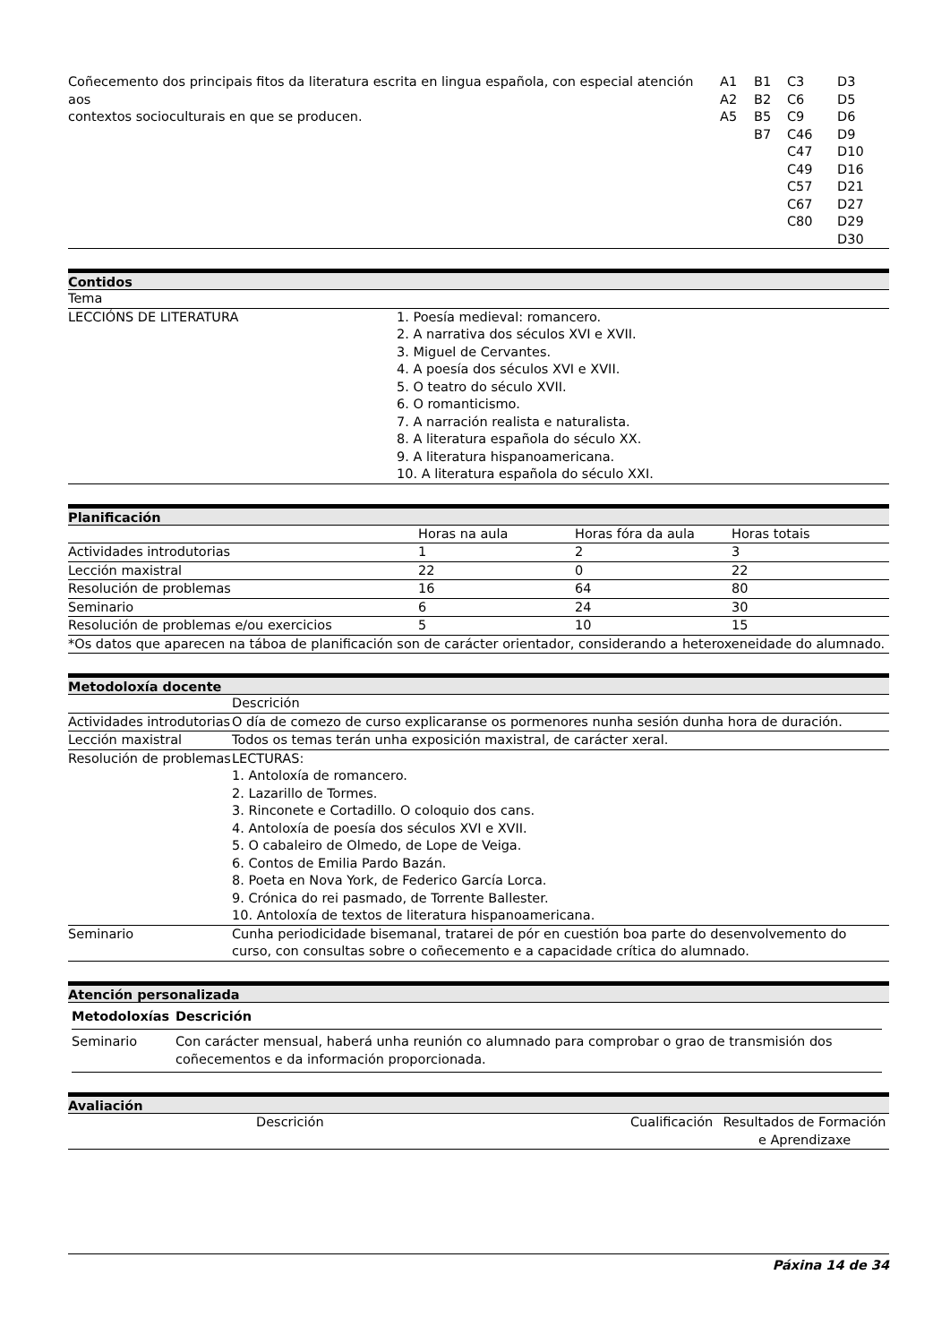| Coñecemento dos principais fitos da literatura escrita en lingua española, con especial atención aos contextos socioculturais en que se producen. | A1 A2 A5 | B1 B2 B5 B7 | C3 C6 C9 C46 C47 C49 C57 C67 C80 | D3 D5 D6 D9 D10 D16 D21 D27 D29 D30 |
Contidos
| Tema | |
| LECCIÓNS DE LITERATURA | 1. Poesía medieval: romancero. 2. A narrativa dos séculos XVI e XVII. 3. Miguel de Cervantes. 4. A poesía dos séculos XVI e XVII. 5. O teatro do século XVII. 6. O romanticismo. 7. A narración realista e naturalista. 8. A literatura española do século XX. 9. A literatura hispanoamericana. 10. A literatura española do século XXI. |
Planificación
| | Horas na aula | Horas fóra da aula | Horas totais |
| --- | --- | --- | --- |
| Actividades introdutorias | 1 | 2 | 3 |
| Lección maxistral | 22 | 0 | 22 |
| Resolución de problemas | 16 | 64 | 80 |
| Seminario | 6 | 24 | 30 |
| Resolución de problemas e/ou exercicios | 5 | 10 | 15 |
| *Os datos que aparecen na táboa de planificación son de carácter orientador, considerando a heteroxeneidade do alumnado. | | | |
Metodoloxía docente
| | Descrición |
| --- | --- |
| Actividades introdutorias | O día de comezo de curso explicaranse os pormenores nunha sesión dunha hora de duración. |
| Lección maxistral | Todos os temas terán unha exposición maxistral, de carácter xeral. |
| Resolución de problemas | LECTURAS: 1. Antoloxía de romancero. 2. Lazarillo de Tormes. 3. Rinconete e Cortadillo. O coloquio dos cans. 4. Antoloxía de poesía dos séculos XVI e XVII. 5. O cabaleiro de Olmedo, de Lope de Veiga. 6. Contos de Emilia Pardo Bazán. 8. Poeta en Nova York, de Federico García Lorca. 9. Crónica do rei pasmado, de Torrente Ballester. 10. Antoloxía de textos de literatura hispanoamericana. |
| Seminario | Cunha periodicidade bisemanal, tratarei de pór en cuestión boa parte do desenvolvemento do curso, con consultas sobre o coñecemento e a capacidade crítica do alumnado. |
Atención personalizada
| Metodoloxías | Descrición |
| --- | --- |
| Seminario | Con carácter mensual, haberá unha reunión co alumnado para comprobar o grao de transmisión dos coñecementos e da información proporcionada. |
Avaliación
| | Descrición | Cualificación | Resultados de Formación e Aprendizaxe |
| --- | --- | --- | --- |
Páxina 14 de 34